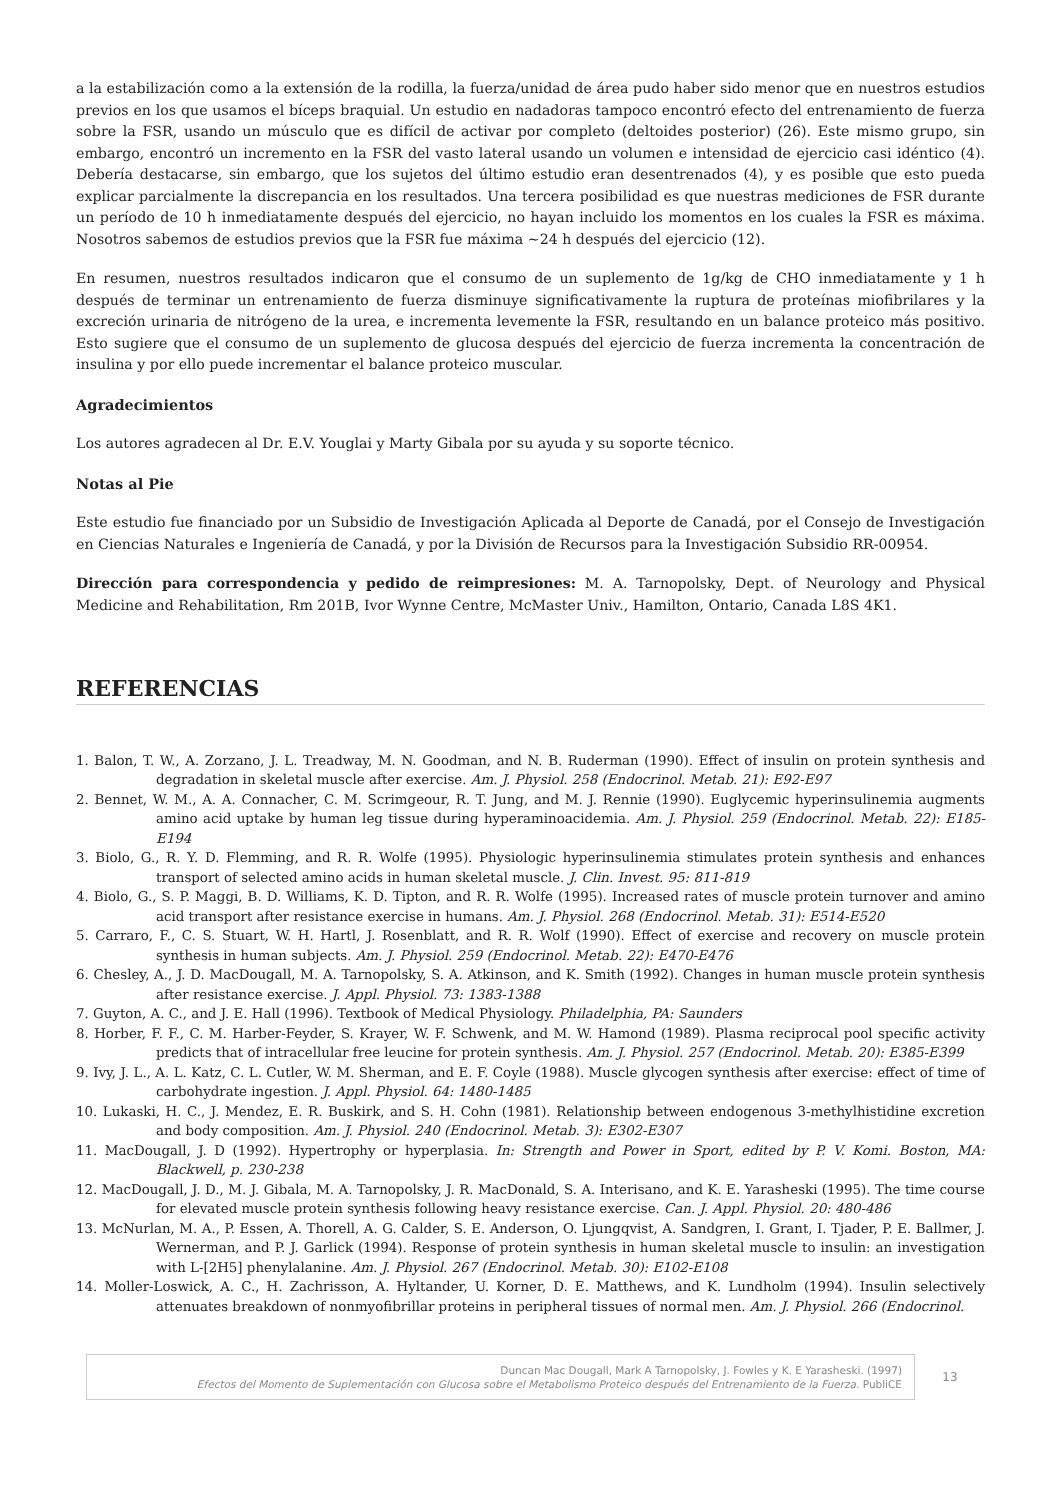a la estabilización como a la extensión de la rodilla, la fuerza/unidad de área pudo haber sido menor que en nuestros estudios previos en los que usamos el bíceps braquial. Un estudio en nadadoras tampoco encontró efecto del entrenamiento de fuerza sobre la FSR, usando un músculo que es difícil de activar por completo (deltoides posterior) (26). Este mismo grupo, sin embargo, encontró un incremento en la FSR del vasto lateral usando un volumen e intensidad de ejercicio casi idéntico (4). Debería destacarse, sin embargo, que los sujetos del último estudio eran desentrenados (4), y es posible que esto pueda explicar parcialmente la discrepancia en los resultados. Una tercera posibilidad es que nuestras mediciones de FSR durante un período de 10 h inmediatamente después del ejercicio, no hayan incluido los momentos en los cuales la FSR es máxima. Nosotros sabemos de estudios previos que la FSR fue máxima ~24 h después del ejercicio (12).
En resumen, nuestros resultados indicaron que el consumo de un suplemento de 1g/kg de CHO inmediatamente y 1 h después de terminar un entrenamiento de fuerza disminuye significativamente la ruptura de proteínas miofibrilares y la excreción urinaria de nitrógeno de la urea, e incrementa levemente la FSR, resultando en un balance proteico más positivo. Esto sugiere que el consumo de un suplemento de glucosa después del ejercicio de fuerza incrementa la concentración de insulina y por ello puede incrementar el balance proteico muscular.
Agradecimientos
Los autores agradecen al Dr. E.V. Youglai y Marty Gibala por su ayuda y su soporte técnico.
Notas al Pie
Este estudio fue financiado por un Subsidio de Investigación Aplicada al Deporte de Canadá, por el Consejo de Investigación en Ciencias Naturales e Ingeniería de Canadá, y por la División de Recursos para la Investigación Subsidio RR-00954.
Dirección para correspondencia y pedido de reimpresiones: M. A. Tarnopolsky, Dept. of Neurology and Physical Medicine and Rehabilitation, Rm 201B, Ivor Wynne Centre, McMaster Univ., Hamilton, Ontario, Canada L8S 4K1.
REFERENCIAS
1. Balon, T. W., A. Zorzano, J. L. Treadway, M. N. Goodman, and N. B. Ruderman (1990). Effect of insulin on protein synthesis and degradation in skeletal muscle after exercise. Am. J. Physiol. 258 (Endocrinol. Metab. 21): E92-E97
2. Bennet, W. M., A. A. Connacher, C. M. Scrimgeour, R. T. Jung, and M. J. Rennie (1990). Euglycemic hyperinsulinemia augments amino acid uptake by human leg tissue during hyperaminoacidemia. Am. J. Physiol. 259 (Endocrinol. Metab. 22): E185-E194
3. Biolo, G., R. Y. D. Flemming, and R. R. Wolfe (1995). Physiologic hyperinsulinemia stimulates protein synthesis and enhances transport of selected amino acids in human skeletal muscle. J. Clin. Invest. 95: 811-819
4. Biolo, G., S. P. Maggi, B. D. Williams, K. D. Tipton, and R. R. Wolfe (1995). Increased rates of muscle protein turnover and amino acid transport after resistance exercise in humans. Am. J. Physiol. 268 (Endocrinol. Metab. 31): E514-E520
5. Carraro, F., C. S. Stuart, W. H. Hartl, J. Rosenblatt, and R. R. Wolf (1990). Effect of exercise and recovery on muscle protein synthesis in human subjects. Am. J. Physiol. 259 (Endocrinol. Metab. 22): E470-E476
6. Chesley, A., J. D. MacDougall, M. A. Tarnopolsky, S. A. Atkinson, and K. Smith (1992). Changes in human muscle protein synthesis after resistance exercise. J. Appl. Physiol. 73: 1383-1388
7. Guyton, A. C., and J. E. Hall (1996). Textbook of Medical Physiology. Philadelphia, PA: Saunders
8. Horber, F. F., C. M. Harber-Feyder, S. Krayer, W. F. Schwenk, and M. W. Hamond (1989). Plasma reciprocal pool specific activity predicts that of intracellular free leucine for protein synthesis. Am. J. Physiol. 257 (Endocrinol. Metab. 20): E385-E399
9. Ivy, J. L., A. L. Katz, C. L. Cutler, W. M. Sherman, and E. F. Coyle (1988). Muscle glycogen synthesis after exercise: effect of time of carbohydrate ingestion. J. Appl. Physiol. 64: 1480-1485
10. Lukaski, H. C., J. Mendez, E. R. Buskirk, and S. H. Cohn (1981). Relationship between endogenous 3-methylhistidine excretion and body composition. Am. J. Physiol. 240 (Endocrinol. Metab. 3): E302-E307
11. MacDougall, J. D (1992). Hypertrophy or hyperplasia. In: Strength and Power in Sport, edited by P. V. Komi. Boston, MA: Blackwell, p. 230-238
12. MacDougall, J. D., M. J. Gibala, M. A. Tarnopolsky, J. R. MacDonald, S. A. Interisano, and K. E. Yarasheski (1995). The time course for elevated muscle protein synthesis following heavy resistance exercise. Can. J. Appl. Physiol. 20: 480-486
13. McNurlan, M. A., P. Essen, A. Thorell, A. G. Calder, S. E. Anderson, O. Ljungqvist, A. Sandgren, I. Grant, I. Tjader, P. E. Ballmer, J. Wernerman, and P. J. Garlick (1994). Response of protein synthesis in human skeletal muscle to insulin: an investigation with L-[2H5] phenylalanine. Am. J. Physiol. 267 (Endocrinol. Metab. 30): E102-E108
14. Moller-Loswick, A. C., H. Zachrisson, A. Hyltander, U. Korner, D. E. Matthews, and K. Lundholm (1994). Insulin selectively attenuates breakdown of nonmyofibrillar proteins in peripheral tissues of normal men. Am. J. Physiol. 266 (Endocrinol.
Duncan Mac Dougall, Mark A Tarnopolsky, J. Fowles y K. E Yarasheski. (1997)
Efectos del Momento de Suplementación con Glucosa sobre el Metabolismo Proteico después del Entrenamiento de la Fuerza. PubliCE
13